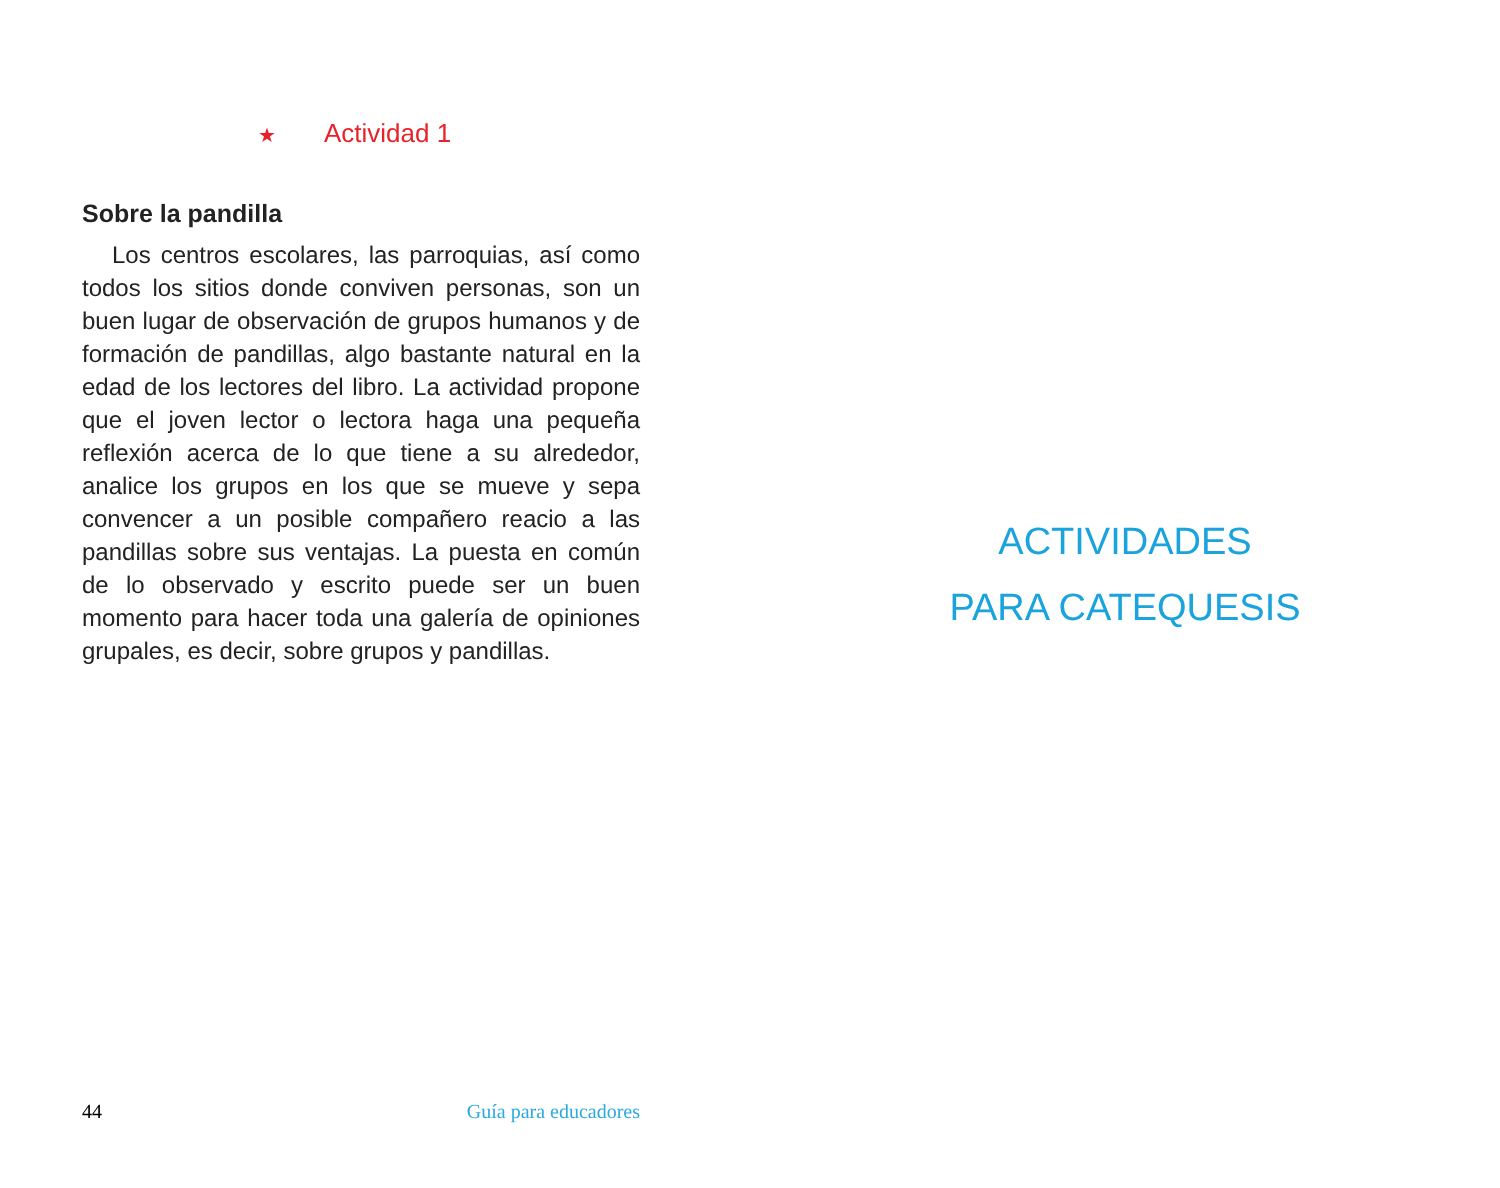★ Actividad 1
Sobre la pandilla
Los centros escolares, las parroquias, así como todos los sitios donde conviven personas, son un buen lugar de observación de grupos humanos y de formación de pandillas, algo bastante natural en la edad de los lectores del libro. La actividad propone que el joven lector o lectora haga una pequeña reflexión acerca de lo que tiene a su alrededor, analice los grupos en los que se mueve y sepa convencer a un posible compañero reacio a las pandillas sobre sus ventajas. La puesta en común de lo observado y escrito puede ser un buen momento para hacer toda una galería de opiniones grupales, es decir, sobre grupos y pandillas.
44 Guía para educadores
ACTIVIDADES
PARA CATEQUESIS